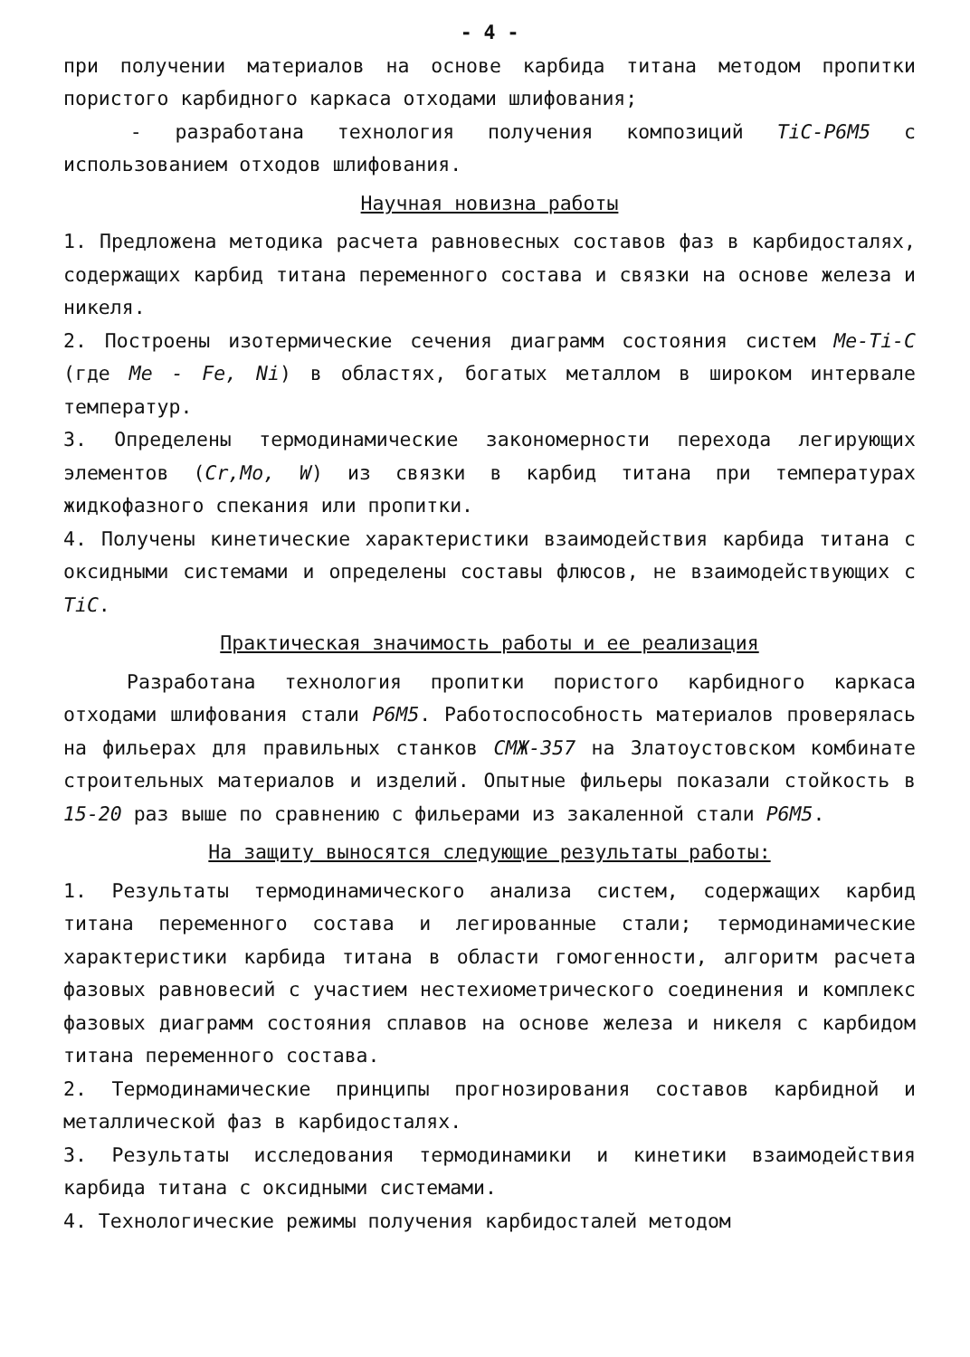- 4 -
при получении материалов на основе карбида титана методом пропитки пористого карбидного каркаса отходами шлифования;
- разработана технология получения композиций TiC-Р6М5 с использованием отходов шлифования.
Научная новизна работы
1. Предложена методика расчета равновесных составов фаз в карбидосталях, содержащих карбид титана переменного состава и связки на основе железа и никеля.
2. Построены изотермические сечения диаграмм состояния систем Me-Ti-C (где Me - Fe, Ni) в областях, богатых металлом в широком интервале температур.
3. Определены термодинамические закономерности перехода легирующих элементов (Cr,Mo, W) из связки в карбид титана при температурах жидкофазного спекания или пропитки.
4. Получены кинетические характеристики взаимодействия карбида титана с оксидными системами и определены составы флюсов, не взаимодействующих с TiC.
Практическая значимость работы и ее реализация
Разработана технология пропитки пористого карбидного каркаса отходами шлифования стали Р6М5. Работоспособность материалов проверялась на фильерах для правильных станков СМЖ-357 на Златоустовском комбинате строительных материалов и изделий. Опытные фильеры показали стойкость в 15-20 раз выше по сравнению с фильерами из закаленной стали Р6М5.
На защиту выносятся следующие результаты работы:
1. Результаты термодинамического анализа систем, содержащих карбид титана переменного состава и легированные стали; термодинамические характеристики карбида титана в области гомогенности, алгоритм расчета фазовых равновесий с участием нестехиометрического соединения и комплекс фазовых диаграмм состояния сплавов на основе железа и никеля с карбидом титана переменного состава.
2. Термодинамические принципы прогнозирования составов карбидной и металлической фаз в карбидосталях.
3. Результаты исследования термодинамики и кинетики взаимодействия карбида титана с оксидными системами.
4. Технологические режимы получения карбидосталей методом